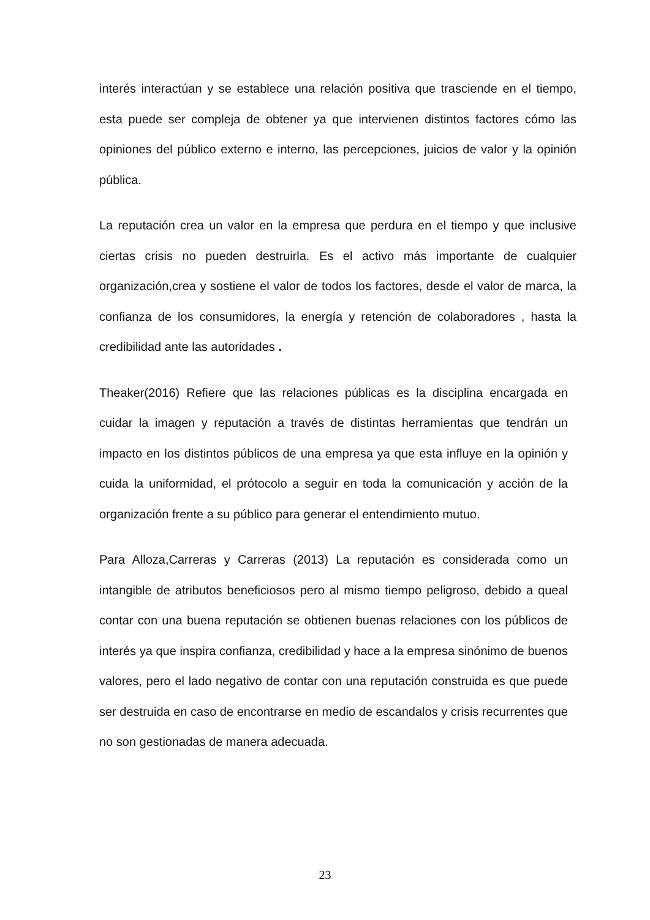interés interactúan y se establece una relación positiva que trasciende en el tiempo, esta puede ser compleja de obtener ya que intervienen distintos factores cómo las opiniones del público externo e interno, las percepciones, juicios de valor y la opinión pública.
La reputación crea un valor en la empresa que perdura en el tiempo y que inclusive ciertas crisis no pueden destruirla. Es el activo más importante de cualquier organización,crea y sostiene el valor de todos los factores, desde el valor de marca, la confianza de los consumidores, la energía y retención de colaboradores , hasta la credibilidad ante las autoridades .
Theaker(2016) Refiere que las relaciones públicas es la disciplina encargada en cuidar la imagen y reputación a través de distintas herramientas que tendrán un impacto en los distintos públicos de una empresa ya que esta influye en la opinión y cuida la uniformidad, el prótocolo a seguir en toda la comunicación y acción de la organización frente a su público para generar el entendimiento mutuo.
Para Alloza,Carreras y Carreras (2013) La reputación es considerada como un intangible de atributos beneficiosos pero al mismo tiempo peligroso, debido a queal contar con una buena reputación se obtienen buenas relaciones con los públicos de interés ya que inspira confianza, credibilidad y hace a la empresa sinónimo de buenos valores, pero el lado negativo de contar con una reputación construida es que puede ser destruida en caso de encontrarse en medio de escandalos y crisis recurrentes que no son gestionadas de manera adecuada.
23